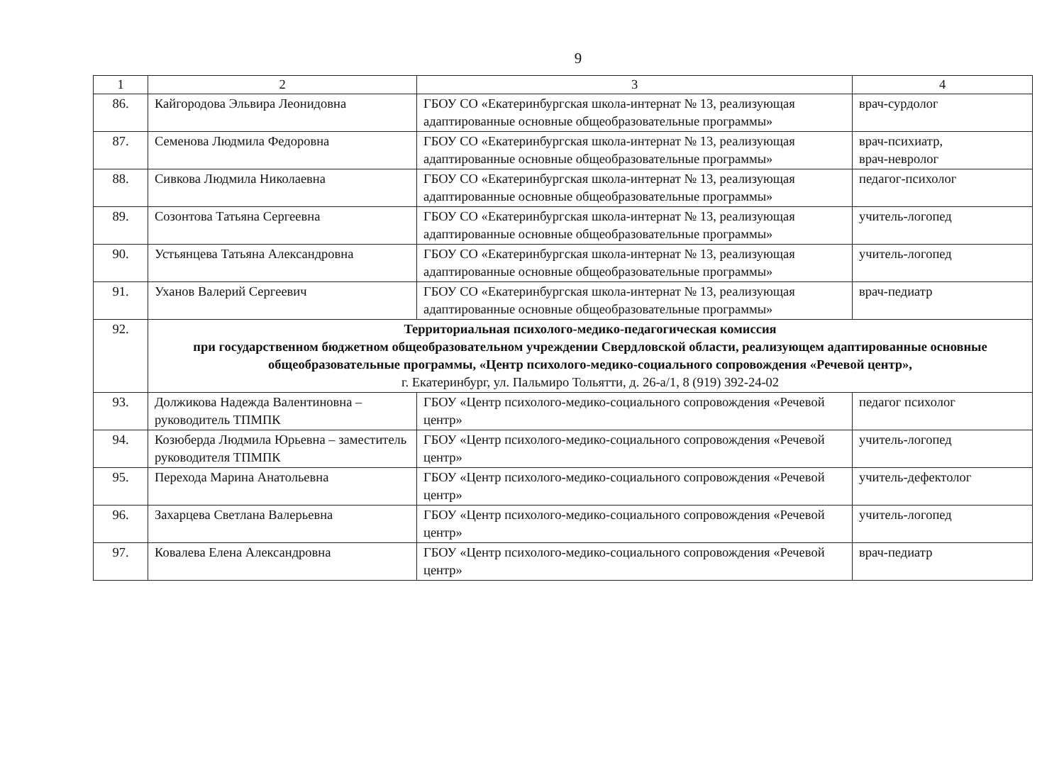9
| 1 | 2 | 3 | 4 |
| 86. | Кайгородова Эльвира Леонидовна | ГБОУ СО «Екатеринбургская школа-интернат № 13, реализующая адаптированные основные общеобразовательные программы» | врач-сурдолог |
| 87. | Семенова Людмила Федоровна | ГБОУ СО «Екатеринбургская школа-интернат № 13, реализующая адаптированные основные общеобразовательные программы» | врач-психиатр, врач-невролог |
| 88. | Сивкова Людмила Николаевна | ГБОУ СО «Екатеринбургская школа-интернат № 13, реализующая адаптированные основные общеобразовательные программы» | педагог-психолог |
| 89. | Созонтова Татьяна Сергеевна | ГБОУ СО «Екатеринбургская школа-интернат № 13, реализующая адаптированные основные общеобразовательные программы» | учитель-логопед |
| 90. | Устьянцева Татьяна Александровна | ГБОУ СО «Екатеринбургская школа-интернат № 13, реализующая адаптированные основные общеобразовательные программы» | учитель-логопед |
| 91. | Уханов Валерий Сергеевич | ГБОУ СО «Екатеринбургская школа-интернат № 13, реализующая адаптированные основные общеобразовательные программы» | врач-педиатр |
| 92. | Территориальная психолого-медико-педагогическая комиссия при государственном бюджетном общеобразовательном учреждении Свердловской области, реализующем адаптированные основные общеобразовательные программы, «Центр психолого-медико-социального сопровождения «Речевой центр», г. Екатеринбург, ул. Пальмиро Тольятти, д. 26-а/1, 8 (919) 392-24-02 | | |
| 93. | Должикова Надежда Валентиновна – руководитель ТПМПК | ГБОУ «Центр психолого-медико-социального сопровождения «Речевой центр» | педагог психолог |
| 94. | Козюберда Людмила Юрьевна – заместитель руководителя ТПМПК | ГБОУ «Центр психолого-медико-социального сопровождения «Речевой центр» | учитель-логопед |
| 95. | Перехода Марина Анатольевна | ГБОУ «Центр психолого-медико-социального сопровождения «Речевой центр» | учитель-дефектолог |
| 96. | Захарцева Светлана Валерьевна | ГБОУ «Центр психолого-медико-социального сопровождения «Речевой центр» | учитель-логопед |
| 97. | Ковалева Елена Александровна | ГБОУ «Центр психолого-медико-социального сопровождения «Речевой центр» | врач-педиатр |